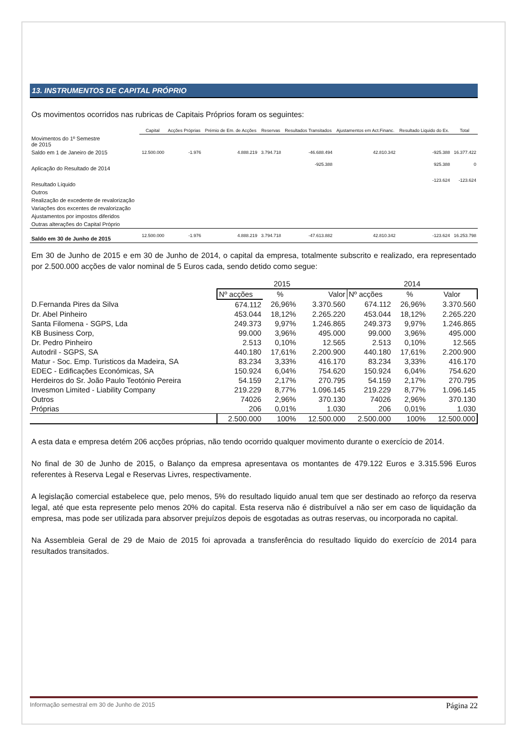13. INSTRUMENTOS DE CAPITAL PRÓPRIO
Os movimentos ocorridos nas rubricas de Capitais Próprios foram os seguintes:
| | Capital | Acções Próprias | Prémio de Em. de Acções | Reservas | Resultados Transitados | Ajustamentos em Act.Financ. | Resultado Liquido do Ex. | Total |
| --- | --- | --- | --- | --- | --- | --- | --- | --- |
| Movimentos do 1º Semestre de 2015 | | | | | | | | |
| Saldo em 1 de Janeiro de 2015 | 12.500.000 | -1.976 | 4.888.219 | 3.794.718 | -46.688.494 | 42.810.342 | -925.388 | 16.377.422 |
| Aplicação do Resultado de 2014 | | | | | -925.388 | | 925.388 | 0 |
| Resultado Líquido | | | | | | | -123.624 | -123.624 |
| Outros | | | | | | | | |
| Realização de excedente de revalorização | | | | | | | | |
| Variações dos excentes de revalorização | | | | | | | | |
| Ajustamentos por impostos diferidos | | | | | | | | |
| Outras alterações do Capital Próprio | | | | | | | | |
| Saldo em 30 de Junho de 2015 | 12.500.000 | -1.976 | 4.888.219 | 3.794.718 | -47.613.882 | 42.810.342 | -123.624 | 16.253.798 |
Em 30 de Junho de 2015 e em 30 de Junho de 2014, o capital da empresa, totalmente subscrito e realizado, era representado por 2.500.000 acções de valor nominal de 5 Euros cada, sendo detido como segue:
| | 2015 | | | 2014 | | |
| --- | --- | --- | --- | --- | --- | --- |
| | Nº acções | % | Valor | Nº acções | % | Valor |
| D.Fernanda Pires da Silva | 674.112 | 26,96% | 3.370.560 | 674.112 | 26,96% | 3.370.560 |
| Dr. Abel Pinheiro | 453.044 | 18,12% | 2.265.220 | 453.044 | 18,12% | 2.265.220 |
| Santa Filomena - SGPS, Lda | 249.373 | 9,97% | 1.246.865 | 249.373 | 9,97% | 1.246.865 |
| KB Business Corp, | 99.000 | 3,96% | 495.000 | 99.000 | 3,96% | 495.000 |
| Dr. Pedro Pinheiro | 2.513 | 0,10% | 12.565 | 2.513 | 0,10% | 12.565 |
| Autodril - SGPS, SA | 440.180 | 17,61% | 2.200.900 | 440.180 | 17,61% | 2.200.900 |
| Matur - Soc. Emp. Turisticos da Madeira, SA | 83.234 | 3,33% | 416.170 | 83.234 | 3,33% | 416.170 |
| EDEC - Edificações Económicas, SA | 150.924 | 6,04% | 754.620 | 150.924 | 6,04% | 754.620 |
| Herdeiros do Sr. João Paulo Teotónio Pereira | 54.159 | 2,17% | 270.795 | 54.159 | 2,17% | 270.795 |
| Invesmon Limited - Liability Company | 219.229 | 8,77% | 1.096.145 | 219.229 | 8,77% | 1.096.145 |
| Outros | 74026 | 2,96% | 370.130 | 74026 | 2,96% | 370.130 |
| Próprias | 206 | 0,01% | 1.030 | 206 | 0,01% | 1.030 |
| | 2.500.000 | 100% | 12.500.000 | 2.500.000 | 100% | 12.500.000 |
A esta data e empresa detém 206 acções próprias, não tendo ocorrido qualquer movimento durante o exercício de 2014.
No final de 30 de Junho de 2015, o Balanço da empresa apresentava os montantes de 479.122 Euros e 3.315.596 Euros referentes à Reserva Legal e Reservas Livres, respectivamente.
A legislação comercial estabelece que, pelo menos, 5% do resultado liquido anual tem que ser destinado ao reforço da reserva legal, até que esta represente pelo menos 20% do capital. Esta reserva não é distribuível a não ser em caso de liquidação da empresa, mas pode ser utilizada para absorver prejuízos depois de esgotadas as outras reservas, ou incorporada no capital.
Na Assembleia Geral de 29 de Maio de 2015 foi aprovada a transferência do resultado liquido do exercício de 2014 para resultados transitados.
Informação semestral em 30 de Junho de 2015 Página 22